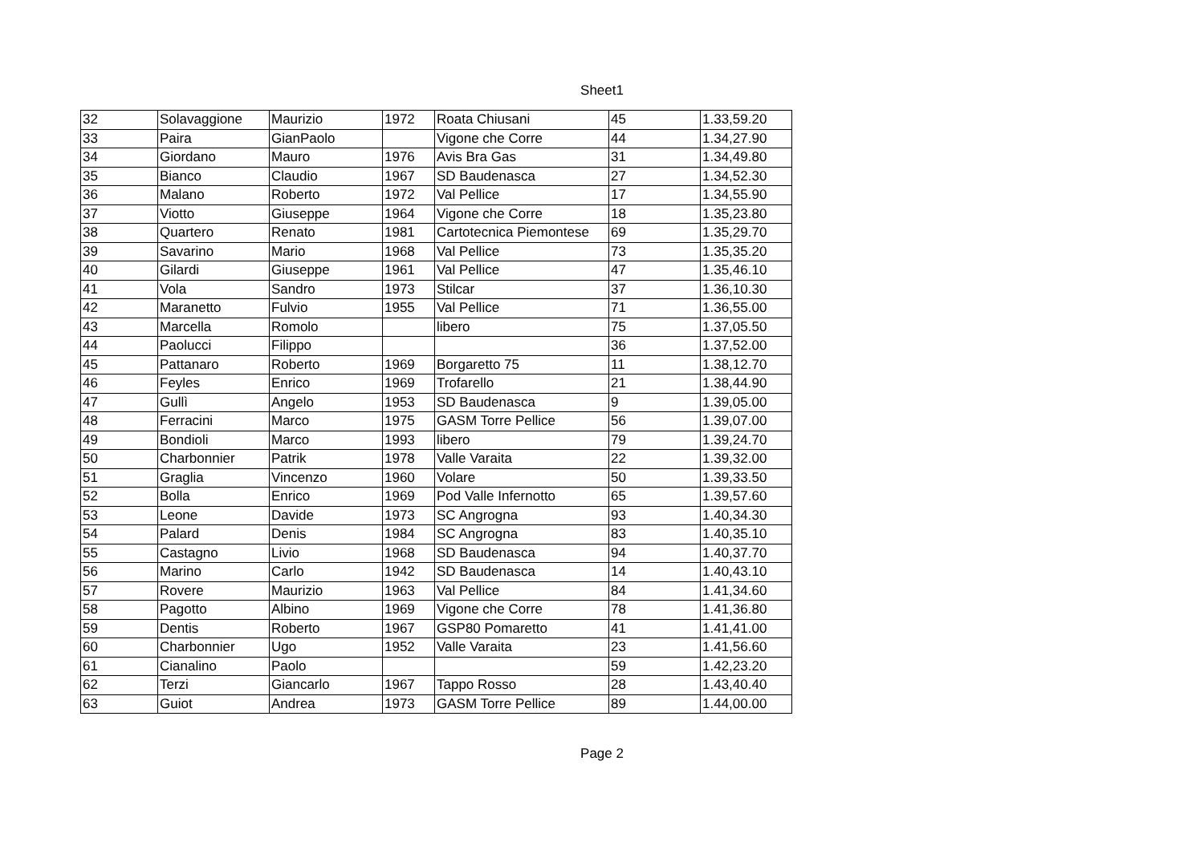Sheet1
| 32 | Solavaggione | Maurizio | 1972 | Roata Chiusani | 45 | 1.33,59.20 |
| 33 | Paira | GianPaolo | | Vigone che Corre | 44 | 1.34,27.90 |
| 34 | Giordano | Mauro | 1976 | Avis Bra Gas | 31 | 1.34,49.80 |
| 35 | Bianco | Claudio | 1967 | SD Baudenasca | 27 | 1.34,52.30 |
| 36 | Malano | Roberto | 1972 | Val Pellice | 17 | 1.34,55.90 |
| 37 | Viotto | Giuseppe | 1964 | Vigone che Corre | 18 | 1.35,23.80 |
| 38 | Quartero | Renato | 1981 | Cartotecnica Piemontese | 69 | 1.35,29.70 |
| 39 | Savarino | Mario | 1968 | Val Pellice | 73 | 1.35,35.20 |
| 40 | Gilardi | Giuseppe | 1961 | Val Pellice | 47 | 1.35,46.10 |
| 41 | Vola | Sandro | 1973 | Stilcar | 37 | 1.36,10.30 |
| 42 | Maranetto | Fulvio | 1955 | Val Pellice | 71 | 1.36,55.00 |
| 43 | Marcella | Romolo | | libero | 75 | 1.37,05.50 |
| 44 | Paolucci | Filippo | | | 36 | 1.37,52.00 |
| 45 | Pattanaro | Roberto | 1969 | Borgaretto 75 | 11 | 1.38,12.70 |
| 46 | Feyles | Enrico | 1969 | Trofarello | 21 | 1.38,44.90 |
| 47 | Gullì | Angelo | 1953 | SD Baudenasca | 9 | 1.39,05.00 |
| 48 | Ferracini | Marco | 1975 | GASM Torre Pellice | 56 | 1.39,07.00 |
| 49 | Bondioli | Marco | 1993 | libero | 79 | 1.39,24.70 |
| 50 | Charbonnier | Patrik | 1978 | Valle Varaita | 22 | 1.39,32.00 |
| 51 | Graglia | Vincenzo | 1960 | Volare | 50 | 1.39,33.50 |
| 52 | Bolla | Enrico | 1969 | Pod Valle Infernotto | 65 | 1.39,57.60 |
| 53 | Leone | Davide | 1973 | SC Angrogna | 93 | 1.40,34.30 |
| 54 | Palard | Denis | 1984 | SC Angrogna | 83 | 1.40,35.10 |
| 55 | Castagno | Livio | 1968 | SD Baudenasca | 94 | 1.40,37.70 |
| 56 | Marino | Carlo | 1942 | SD Baudenasca | 14 | 1.40,43.10 |
| 57 | Rovere | Maurizio | 1963 | Val Pellice | 84 | 1.41,34.60 |
| 58 | Pagotto | Albino | 1969 | Vigone che Corre | 78 | 1.41,36.80 |
| 59 | Dentis | Roberto | 1967 | GSP80 Pomaretto | 41 | 1.41,41.00 |
| 60 | Charbonnier | Ugo | 1952 | Valle Varaita | 23 | 1.41,56.60 |
| 61 | Cianalino | Paolo | | | 59 | 1.42,23.20 |
| 62 | Terzi | Giancarlo | 1967 | Tappo Rosso | 28 | 1.43,40.40 |
| 63 | Guiot | Andrea | 1973 | GASM Torre Pellice | 89 | 1.44,00.00 |
Page 2